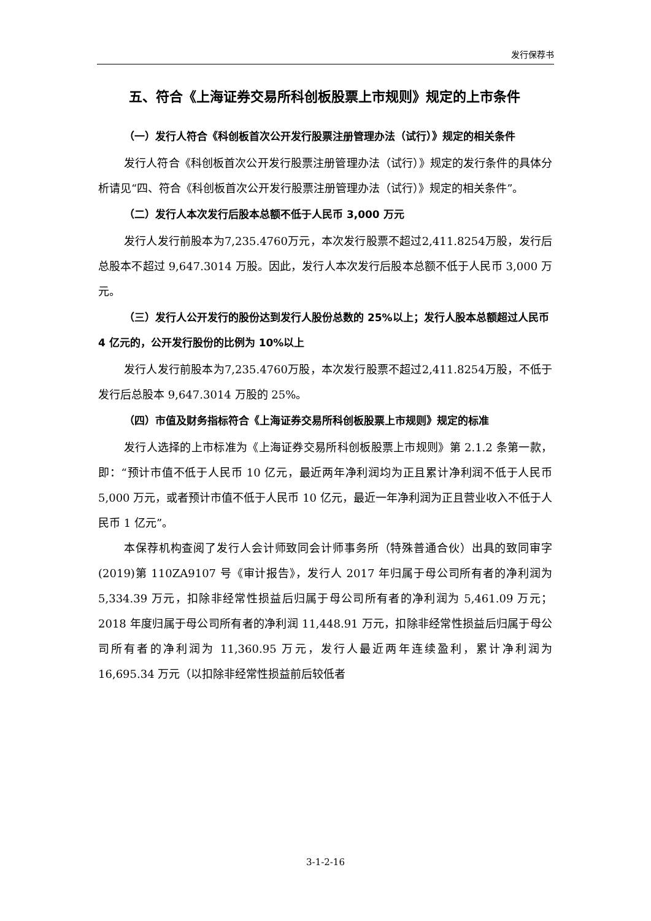发行保荐书
五、符合《上海证券交易所科创板股票上市规则》规定的上市条件
（一）发行人符合《科创板首次公开发行股票注册管理办法（试行）》规定的相关条件
发行人符合《科创板首次公开发行股票注册管理办法（试行）》规定的发行条件的具体分析请见“四、符合《科创板首次公开发行股票注册管理办法（试行）》规定的相关条件”。
（二）发行人本次发行后股本总额不低于人民币 3,000 万元
发行人发行前股本为7,235.4760万元，本次发行股票不超过2,411.8254万股，发行后总股本不超过 9,647.3014 万股。因此，发行人本次发行后股本总额不低于人民币 3,000 万元。
（三）发行人公开发行的股份达到发行人股份总数的 25%以上；发行人股本总额超过人民币 4 亿元的，公开发行股份的比例为 10%以上
发行人发行前股本为7,235.4760万股，本次发行股票不超过2,411.8254万股，不低于发行后总股本 9,647.3014 万股的 25%。
（四）市值及财务指标符合《上海证券交易所科创板股票上市规则》规定的标准
发行人选择的上市标准为《上海证券交易所科创板股票上市规则》第 2.1.2 条第一款，即：“预计市值不低于人民币 10 亿元，最近两年净利润均为正且累计净利润不低于人民币 5,000 万元，或者预计市值不低于人民币 10 亿元，最近一年净利润为正且营业收入不低于人民币 1 亿元”。
本保荐机构查阅了发行人会计师致同会计师事务所（特殊普通合伙）出具的致同审字(2019)第 110ZA9107 号《审计报告》，发行人 2017 年归属于母公司所有者的净利润为 5,334.39 万元，扣除非经常性损益后归属于母公司所有者的净利润为 5,461.09 万元；2018 年度归属于母公司所有者的净利润 11,448.91 万元，扣除非经常性损益后归属于母公司所有者的净利润为 11,360.95 万元，发行人最近两年连续盈利，累计净利润为 16,695.34 万元（以扣除非经常性损益前后较低者
3-1-2-16